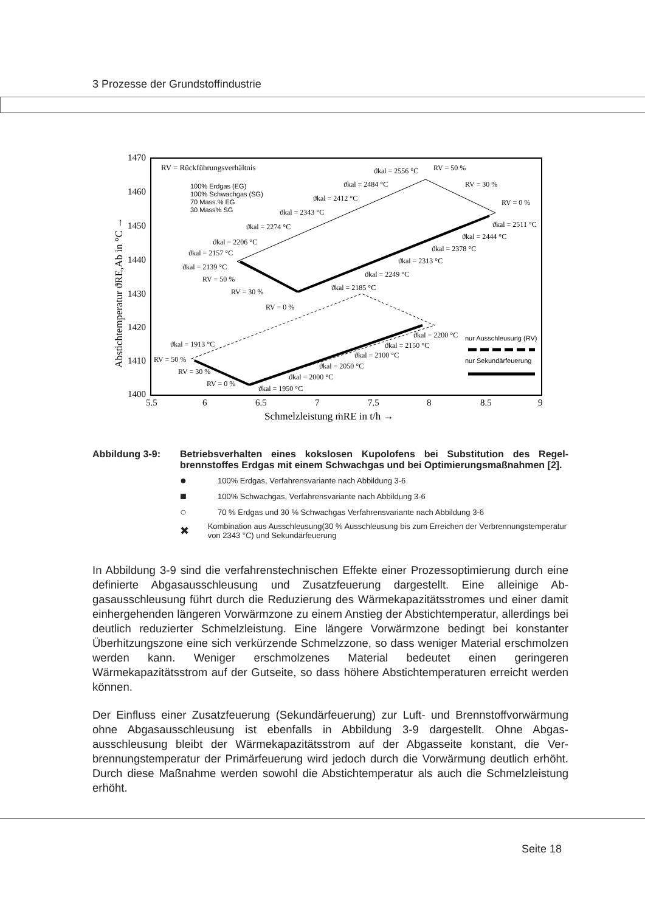3 Prozesse der Grundstoffindustrie
1470
1460
1450
1440
1430
1420
1410
1400
5.5
6
6.5
7
7.5
8
8.5
9
Schmelzleistung ṁRE in t/h →
Abstichtemperatur ϑRE,Ab in °C →
RV = Rückführungsverhältnis
100% Erdgas (EG)
100% Schwachgas (SG)
70 Mass.% EG
30 Mass% SG
ϑkal = 2556 °C
RV = 50 %
ϑkal = 2484 °C
RV = 30 %
ϑkal = 2412 °C
RV = 0 %
ϑkal = 2343 °C
ϑkal = 2511 °C
ϑkal = 2274 °C
ϑkal = 2444 °C
ϑkal = 2206 °C
ϑkal = 2378 °C
ϑkal = 2157 °C
ϑkal = 2313 °C
ϑkal = 2139 °C
ϑkal = 2249 °C
RV = 50 %
ϑkal = 2185 °C
RV = 30 %
RV = 0 %
ϑkal = 1913 °C
ϑkal = 2200 °C
ϑkal = 2150 °C
ϑkal = 2100 °C
ϑkal = 2050 °C
ϑkal = 2000 °C
ϑkal = 1950 °C
RV = 50 %
RV = 30 %
RV = 0 %
nur Ausschleusung (RV)
nur Sekundärfeuerung
Abbildung 3-9: Betriebsverhalten eines kokslosen Kupolofens bei Substitution des Regel­brennstoffes Erdgas mit einem Schwachgas und bei Optimierungsmaß­nahmen [2].
● 100% Erdgas, Verfahrensvariante nach Abbildung 3-6
■ 100% Schwachgas, Verfahrensvariante nach Abbildung 3-6
○ 70 % Erdgas und 30 % Schwachgas Verfahrensvariante nach Abbildung 3-6
✖ Kombination aus Ausschleusung(30 % Ausschleusung bis zum Erreichen der Verbren­nungstemperatur von 2343 °C) und Sekundärfeuerung
In Abbildung 3-9 sind die verfahrenstechnischen Effekte einer Prozessoptimierung durch eine definierte Abgasausschleusung und Zusatzfeuerung dargestellt. Eine alleinige Ab­gasausschleusung führt durch die Reduzierung des Wärmekapazitätsstromes und einer damit einhergehenden längeren Vorwärmzone zu einem Anstieg der Abstichtemperatur, allerdings bei deutlich reduzierter Schmelzleistung. Eine längere Vorwärmzone bedingt bei konstanter Überhitzungszone eine sich verkürzende Schmelzzone, so dass weniger Material erschmolzen werden kann. Weniger erschmolzenes Material bedeutet einen geringeren Wärmekapazitätsstrom auf der Gutseite, so dass höhere Abstichtemperaturen erreicht werden können.
Der Einfluss einer Zusatzfeuerung (Sekundärfeuerung) zur Luft- und Brennstoffvorwär­mung ohne Abgasausschleusung ist ebenfalls in Abbildung 3-9 dargestellt. Ohne Abgas­ausschleusung bleibt der Wärmekapazitätsstrom auf der Abgasseite konstant, die Ver­brennungstemperatur der Primärfeuerung wird jedoch durch die Vorwärmung deutlich erhöht. Durch diese Maßnahme werden sowohl die Abstichtemperatur als auch die Schmelzleistung erhöht.
Seite 18